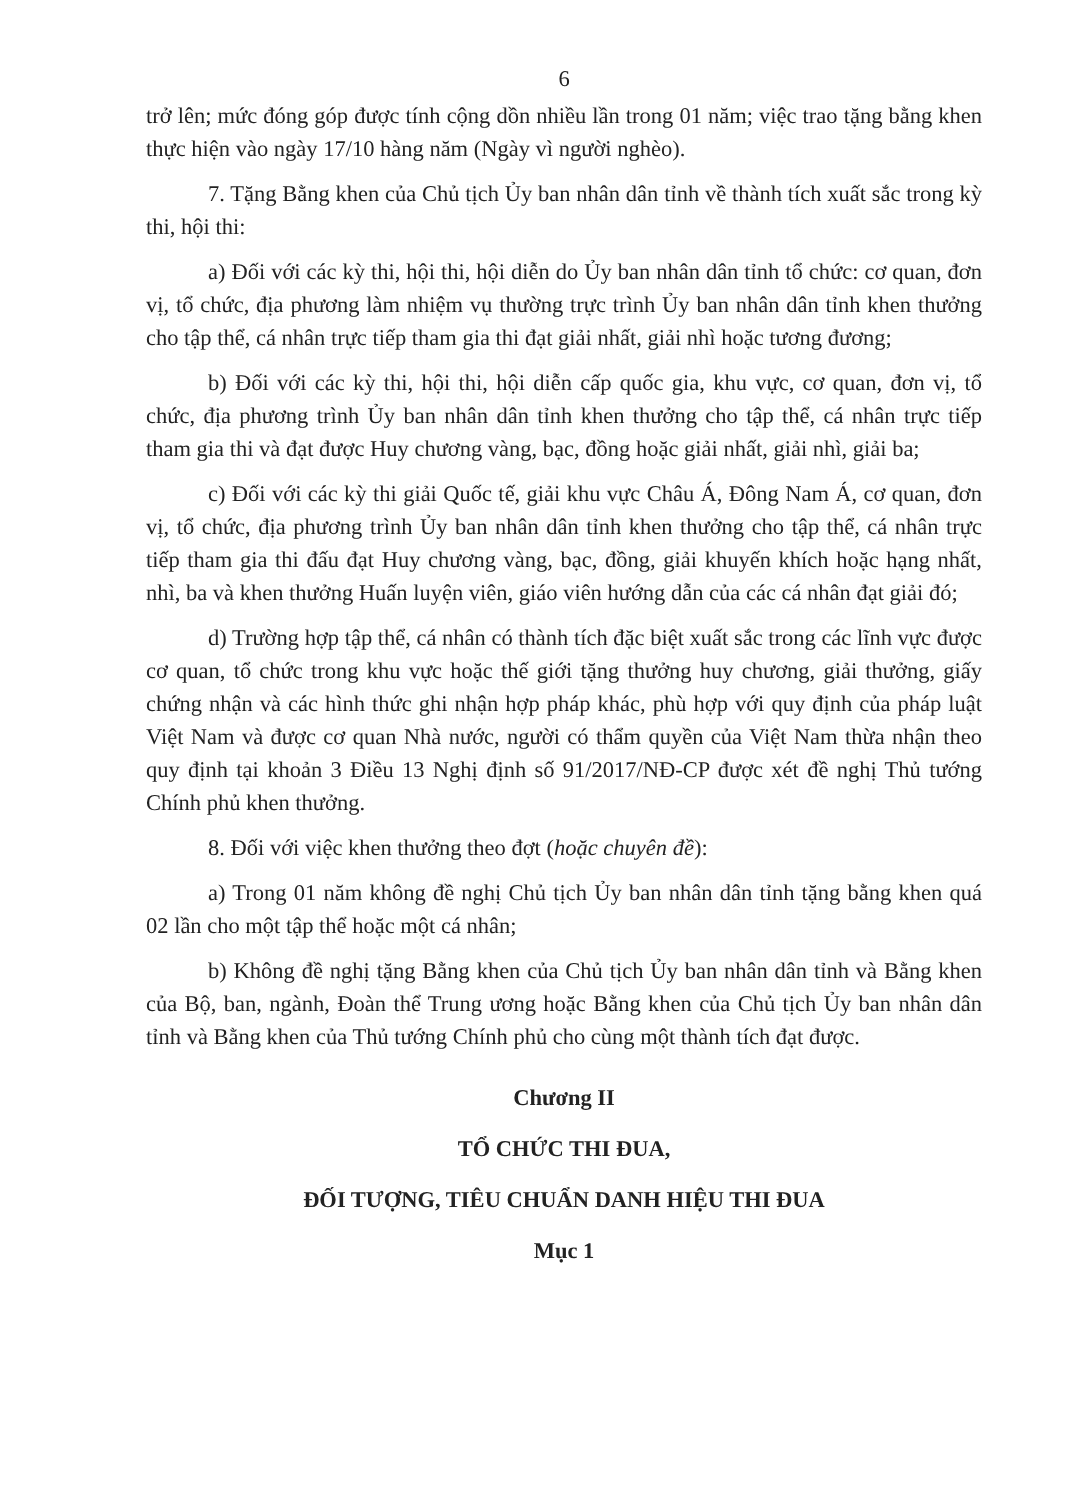6
trở lên; mức đóng góp được tính cộng dồn nhiều lần trong 01 năm; việc trao tặng bằng khen thực hiện vào ngày 17/10 hàng năm (Ngày vì người nghèo).
7. Tặng Bằng khen của Chủ tịch Ủy ban nhân dân tỉnh về thành tích xuất sắc trong kỳ thi, hội thi:
a) Đối với các kỳ thi, hội thi, hội diễn do Ủy ban nhân dân tỉnh tổ chức: cơ quan, đơn vị, tổ chức, địa phương làm nhiệm vụ thường trực trình Ủy ban nhân dân tỉnh khen thưởng cho tập thể, cá nhân trực tiếp tham gia thi đạt giải nhất, giải nhì hoặc tương đương;
b) Đối với các kỳ thi, hội thi, hội diễn cấp quốc gia, khu vực, cơ quan, đơn vị, tổ chức, địa phương trình Ủy ban nhân dân tỉnh khen thưởng cho tập thể, cá nhân trực tiếp tham gia thi và đạt được Huy chương vàng, bạc, đồng hoặc giải nhất, giải nhì, giải ba;
c) Đối với các kỳ thi giải Quốc tế, giải khu vực Châu Á, Đông Nam Á, cơ quan, đơn vị, tổ chức, địa phương trình Ủy ban nhân dân tỉnh khen thưởng cho tập thể, cá nhân trực tiếp tham gia thi đấu đạt Huy chương vàng, bạc, đồng, giải khuyến khích hoặc hạng nhất, nhì, ba và khen thưởng Huấn luyện viên, giáo viên hướng dẫn của các cá nhân đạt giải đó;
d) Trường hợp tập thể, cá nhân có thành tích đặc biệt xuất sắc trong các lĩnh vực được cơ quan, tổ chức trong khu vực hoặc thế giới tặng thưởng huy chương, giải thưởng, giấy chứng nhận và các hình thức ghi nhận hợp pháp khác, phù hợp với quy định của pháp luật Việt Nam và được cơ quan Nhà nước, người có thẩm quyền của Việt Nam thừa nhận theo quy định tại khoản 3 Điều 13 Nghị định số 91/2017/NĐ-CP được xét đề nghị Thủ tướng Chính phủ khen thưởng.
8. Đối với việc khen thưởng theo đợt (hoặc chuyên đề):
a) Trong 01 năm không đề nghị Chủ tịch Ủy ban nhân dân tỉnh tặng bằng khen quá 02 lần cho một tập thể hoặc một cá nhân;
b) Không đề nghị tặng Bằng khen của Chủ tịch Ủy ban nhân dân tỉnh và Bằng khen của Bộ, ban, ngành, Đoàn thể Trung ương hoặc Bằng khen của Chủ tịch Ủy ban nhân dân tỉnh và Bằng khen của Thủ tướng Chính phủ cho cùng một thành tích đạt được.
Chương II
TỔ CHỨC THI ĐUA,
ĐỐI TƯỢNG, TIÊU CHUẨN DANH HIỆU THI ĐUA
Mục 1